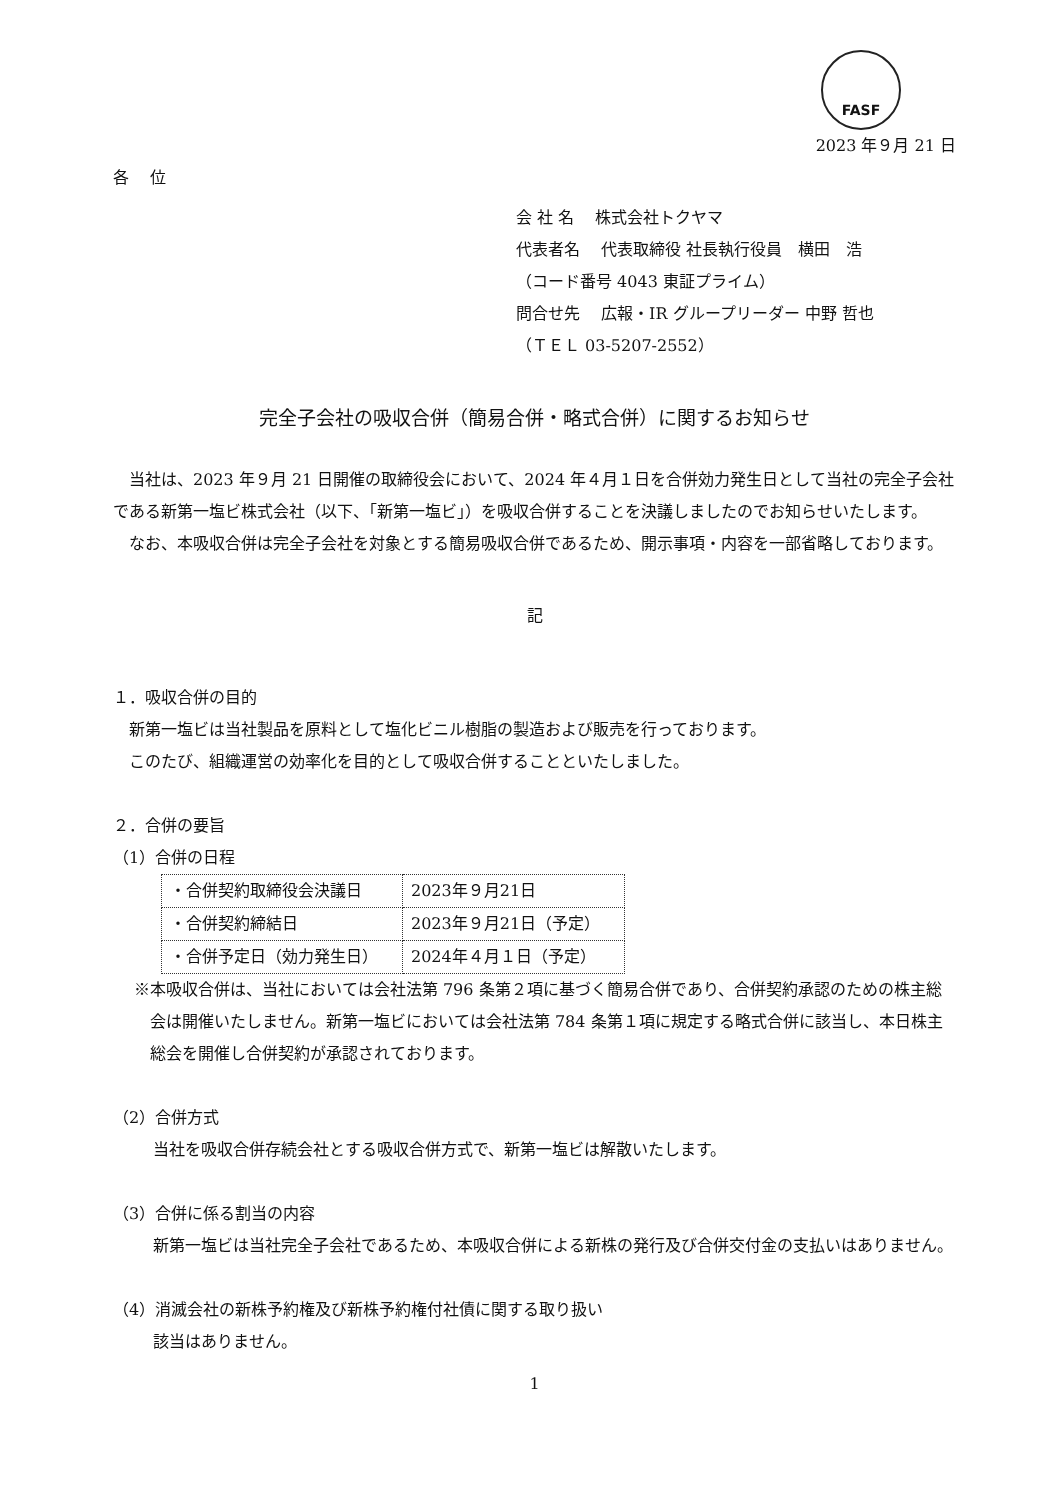FASF
2023 年９月 21 日
各　 位
会 社 名　 株式会社トクヤマ
代表者名　 代表取締役 社長執行役員　横田　浩
（コード番号 4043 東証プライム）
問合せ先　 広報・IR グループリーダー 中野 哲也
（ＴＥＬ 03-5207-2552）
完全子会社の吸収合併（簡易合併・略式合併）に関するお知らせ
当社は、2023 年９月 21 日開催の取締役会において、2024 年４月１日を合併効力発生日として当社の完全子会社である新第一塩ビ株式会社（以下、「新第一塩ビ」）を吸収合併することを決議しましたのでお知らせいたします。
なお、本吸収合併は完全子会社を対象とする簡易吸収合併であるため、開示事項・内容を一部省略しております。
記
１．吸収合併の目的
新第一塩ビは当社製品を原料として塩化ビニル樹脂の製造および販売を行っております。
このたび、組織運営の効率化を目的として吸収合併することといたしました。
２．合併の要旨
（1）合併の日程
| ・合併契約取締役会決議日 | 2023年９月21日 |
| ・合併契約締結日 | 2023年９月21日（予定） |
| ・合併予定日（効力発生日） | 2024年４月１日（予定） |
※本吸収合併は、当社においては会社法第 796 条第２項に基づく簡易合併であり、合併契約承認のための株主総会は開催いたしません。新第一塩ビにおいては会社法第 784 条第１項に規定する略式合併に該当し、本日株主総会を開催し合併契約が承認されております。
（2）合併方式
当社を吸収合併存続会社とする吸収合併方式で、新第一塩ビは解散いたします。
（3）合併に係る割当の内容
新第一塩ビは当社完全子会社であるため、本吸収合併による新株の発行及び合併交付金の支払いはありません。
（4）消滅会社の新株予約権及び新株予約権付社債に関する取り扱い
該当はありません。
1